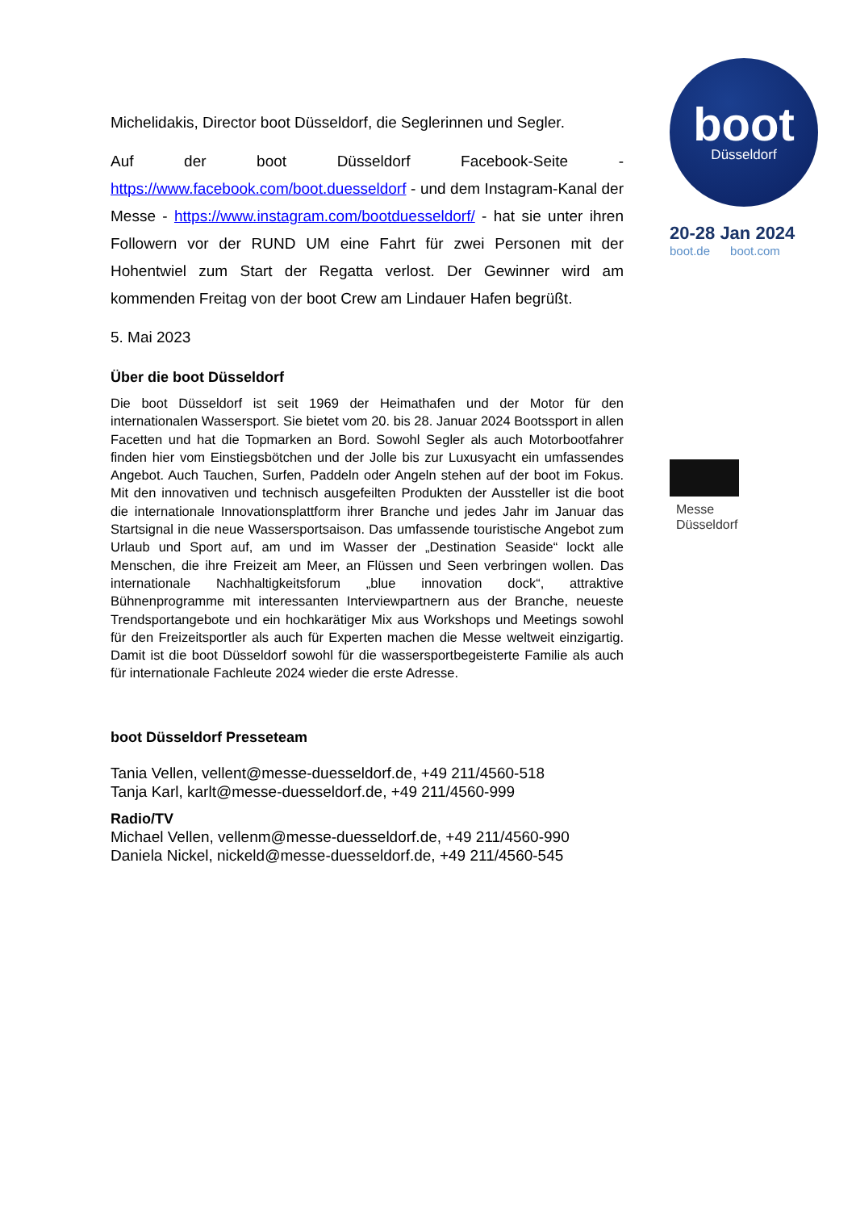Michelidakis, Director boot Düsseldorf, die Seglerinnen und Segler.
Auf der boot Düsseldorf Facebook-Seite - https://www.facebook.com/boot.duesseldorf - und dem Instagram-Kanal der Messe - https://www.instagram.com/bootduesseldorf/ - hat sie unter ihren Followern vor der RUND UM eine Fahrt für zwei Personen mit der Hohentwiel zum Start der Regatta verlost. Der Gewinner wird am kommenden Freitag von der boot Crew am Lindauer Hafen begrüßt.
5. Mai 2023
Über die boot Düsseldorf
Die boot Düsseldorf ist seit 1969 der Heimathafen und der Motor für den internationalen Wassersport. Sie bietet vom 20. bis 28. Januar 2024 Bootssport in allen Facetten und hat die Topmarken an Bord. Sowohl Segler als auch Motorbootfahrer finden hier vom Einstiegsbötchen und der Jolle bis zur Luxusyacht ein umfassendes Angebot. Auch Tauchen, Surfen, Paddeln oder Angeln stehen auf der boot im Fokus. Mit den innovativen und technisch ausgefeilten Produkten der Aussteller ist die boot die internationale Innovationsplattform ihrer Branche und jedes Jahr im Januar das Startsignal in die neue Wassersportsaison. Das umfassende touristische Angebot zum Urlaub und Sport auf, am und im Wasser der „Destination Seaside“ lockt alle Menschen, die ihre Freizeit am Meer, an Flüssen und Seen verbringen wollen. Das internationale Nachhaltigkeitsforum „blue innovation dock“, attraktive Bühnenprogramme mit interessanten Interviewpartnern aus der Branche, neueste Trendsportangebote und ein hochkarätiger Mix aus Workshops und Meetings sowohl für den Freizeitsportler als auch für Experten machen die Messe weltweit einzigartig. Damit ist die boot Düsseldorf sowohl für die wassersportbegeisterte Familie als auch für internationale Fachleute 2024 wieder die erste Adresse.
boot Düsseldorf Presseteam
Tania Vellen, vellent@messe-duesseldorf.de, +49 211/4560-518
Tanja Karl, karlt@messe-duesseldorf.de, +49 211/4560-999
Radio/TV
Michael Vellen, vellenm@messe-duesseldorf.de, +49 211/4560-990
Daniela Nickel, nickeld@messe-duesseldorf.de, +49 211/4560-545
boot
Düsseldorf
20-28 Jan 2024
boot.de boot.com
Messe
Düsseldorf